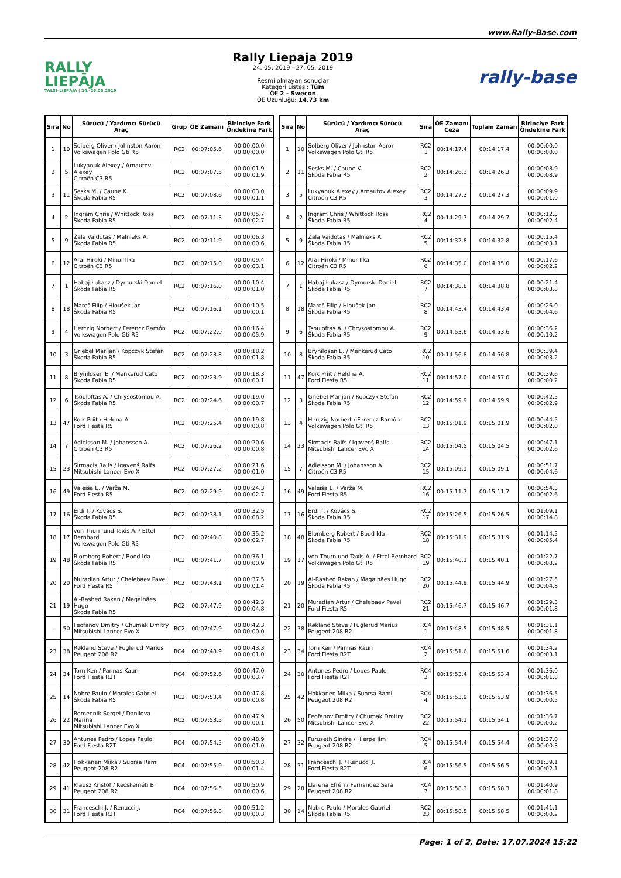www.Rally-Base.com
RALLY
LIEPĀJA
TALSI–LIEPĀJA | 24.-26.05.2019
Rally Liepaja 2019
24. 05. 2019 - 27. 05. 2019
Resmi olmayan sonuçlar
Kategori Listesi: Tüm
ÖE 2 - Swecon
ÖE Uzunluğu: 14.73 km
rally-base
| Sıra | No | Sürücü / Yardımcı Sürücü Araç | Grup | ÖE Zamanı | Birinciye Fark Öndekine Fark |
| --- | --- | --- | --- | --- | --- |
| 1 | 10 | Solberg Oliver / Johnston Aaron Volkswagen Polo Gti R5 | RC2 | 00:07:05.6 | 00:00:00.0 00:00:00.0 |
| 2 | 5 | Lukyanuk Alexey / Arnautov Alexey Citroën C3 R5 | RC2 | 00:07:07.5 | 00:00:01.9 00:00:01.9 |
| 3 | 11 | Sesks M. / Caune K. Škoda Fabia R5 | RC2 | 00:07:08.6 | 00:00:03.0 00:00:01.1 |
| 4 | 2 | Ingram Chris / Whittock Ross Škoda Fabia R5 | RC2 | 00:07:11.3 | 00:00:05.7 00:00:02.7 |
| 5 | 9 | Žala Vaidotas / Mālnieks A. Škoda Fabia R5 | RC2 | 00:07:11.9 | 00:00:06.3 00:00:00.6 |
| 6 | 12 | Arai Hiroki / Minor Ilka Citroën C3 R5 | RC2 | 00:07:15.0 | 00:00:09.4 00:00:03.1 |
| 7 | 1 | Habaj Łukasz / Dymurski Daniel Škoda Fabia R5 | RC2 | 00:07:16.0 | 00:00:10.4 00:00:01.0 |
| 8 | 18 | Mareš Filip / Hloušek Jan Škoda Fabia R5 | RC2 | 00:07:16.1 | 00:00:10.5 00:00:00.1 |
| 9 | 4 | Herczig Norbert / Ferencz Ramón Volkswagen Polo Gti R5 | RC2 | 00:07:22.0 | 00:00:16.4 00:00:05.9 |
| 10 | 3 | Griebel Marijan / Kopczyk Stefan Škoda Fabia R5 | RC2 | 00:07:23.8 | 00:00:18.2 00:00:01.8 |
| 11 | 8 | Brynildsen E. / Menkerud Cato Škoda Fabia R5 | RC2 | 00:07:23.9 | 00:00:18.3 00:00:00.1 |
| 12 | 6 | Tsouloftas A. / Chrysostomou A. Škoda Fabia R5 | RC2 | 00:07:24.6 | 00:00:19.0 00:00:00.7 |
| 13 | 47 | Koik Priit / Heldna A. Ford Fiesta R5 | RC2 | 00:07:25.4 | 00:00:19.8 00:00:00.8 |
| 14 | 7 | Adielsson M. / Johansson A. Citroën C3 R5 | RC2 | 00:07:26.2 | 00:00:20.6 00:00:00.8 |
| 15 | 23 | Sirmacis Ralfs / Igaveņš Ralfs Mitsubishi Lancer Evo X | RC2 | 00:07:27.2 | 00:00:21.6 00:00:01.0 |
| 16 | 49 | Valeiša E. / Varža M. Ford Fiesta R5 | RC2 | 00:07:29.9 | 00:00:24.3 00:00:02.7 |
| 17 | 16 | Érdi T. / Kovács S. Škoda Fabia R5 | RC2 | 00:07:38.1 | 00:00:32.5 00:00:08.2 |
| 18 | 17 | von Thurn und Taxis A. / Ettel Bernhard Volkswagen Polo Gti R5 | RC2 | 00:07:40.8 | 00:00:35.2 00:00:02.7 |
| 19 | 48 | Blomberg Robert / Bood Ida Škoda Fabia R5 | RC2 | 00:07:41.7 | 00:00:36.1 00:00:00.9 |
| 20 | 20 | Muradian Artur / Chelebaev Pavel Ford Fiesta R5 | RC2 | 00:07:43.1 | 00:00:37.5 00:00:01.4 |
| 21 | 19 | Al-Rashed Rakan / Magalhães Hugo Škoda Fabia R5 | RC2 | 00:07:47.9 | 00:00:42.3 00:00:04.8 |
| - | 50 | Feofanov Dmitry / Chumak Dmitry Mitsubishi Lancer Evo X | RC2 | 00:07:47.9 | 00:00:42.3 00:00:00.0 |
| 23 | 38 | Røkland Steve / Fuglerud Marius Peugeot 208 R2 | RC4 | 00:07:48.9 | 00:00:43.3 00:00:01.0 |
| 24 | 34 | Torn Ken / Pannas Kauri Ford Fiesta R2T | RC4 | 00:07:52.6 | 00:00:47.0 00:00:03.7 |
| 25 | 14 | Nobre Paulo / Morales Gabriel Škoda Fabia R5 | RC2 | 00:07:53.4 | 00:00:47.8 00:00:00.8 |
| 26 | 22 | Remennik Sergei / Danilova Marina Mitsubishi Lancer Evo X | RC2 | 00:07:53.5 | 00:00:47.9 00:00:00.1 |
| 27 | 30 | Antunes Pedro / Lopes Paulo Ford Fiesta R2T | RC4 | 00:07:54.5 | 00:00:48.9 00:00:01.0 |
| 28 | 42 | Hokkanen Miika / Suorsa Rami Peugeot 208 R2 | RC4 | 00:07:55.9 | 00:00:50.3 00:00:01.4 |
| 29 | 41 | Klausz Kristóf / Kecskeméti B. Peugeot 208 R2 | RC4 | 00:07:56.5 | 00:00:50.9 00:00:00.6 |
| 30 | 31 | Franceschi J. / Renucci J. Ford Fiesta R2T | RC4 | 00:07:56.8 | 00:00:51.2 00:00:00.3 |
| Sıra | No | Sürücü / Yardımcı Sürücü Araç | Sıra | ÖE Zamanı Ceza | Toplam Zaman | Birinciye Fark Öndekine Fark |
| --- | --- | --- | --- | --- | --- | --- |
| 1 | 10 | Solberg Oliver / Johnston Aaron Volkswagen Polo Gti R5 | RC2 1 | 00:14:17.4 | 00:14:17.4 | 00:00:00.0 00:00:00.0 |
| 2 | 11 | Sesks M. / Caune K. Škoda Fabia R5 | RC2 2 | 00:14:26.3 | 00:14:26.3 | 00:00:08.9 00:00:08.9 |
| 3 | 5 | Lukyanuk Alexey / Arnautov Alexey Citroën C3 R5 | RC2 3 | 00:14:27.3 | 00:14:27.3 | 00:00:09.9 00:00:01.0 |
| 4 | 2 | Ingram Chris / Whittock Ross Škoda Fabia R5 | RC2 4 | 00:14:29.7 | 00:14:29.7 | 00:00:12.3 00:00:02.4 |
| 5 | 9 | Žala Vaidotas / Mālnieks A. Škoda Fabia R5 | RC2 5 | 00:14:32.8 | 00:14:32.8 | 00:00:15.4 00:00:03.1 |
| 6 | 12 | Arai Hiroki / Minor Ilka Citroën C3 R5 | RC2 6 | 00:14:35.0 | 00:14:35.0 | 00:00:17.6 00:00:02.2 |
| 7 | 1 | Habaj Łukasz / Dymurski Daniel Škoda Fabia R5 | RC2 7 | 00:14:38.8 | 00:14:38.8 | 00:00:21.4 00:00:03.8 |
| 8 | 18 | Mareš Filip / Hloušek Jan Škoda Fabia R5 | RC2 8 | 00:14:43.4 | 00:14:43.4 | 00:00:26.0 00:00:04.6 |
| 9 | 6 | Tsouloftas A. / Chrysostomou A. Škoda Fabia R5 | RC2 9 | 00:14:53.6 | 00:14:53.6 | 00:00:36.2 00:00:10.2 |
| 10 | 8 | Brynildsen E. / Menkerud Cato Škoda Fabia R5 | RC2 10 | 00:14:56.8 | 00:14:56.8 | 00:00:39.4 00:00:03.2 |
| 11 | 47 | Koik Priit / Heldna A. Ford Fiesta R5 | RC2 11 | 00:14:57.0 | 00:14:57.0 | 00:00:39.6 00:00:00.2 |
| 12 | 3 | Griebel Marijan / Kopczyk Stefan Škoda Fabia R5 | RC2 12 | 00:14:59.9 | 00:14:59.9 | 00:00:42.5 00:00:02.9 |
| 13 | 4 | Herczig Norbert / Ferencz Ramón Volkswagen Polo Gti R5 | RC2 13 | 00:15:01.9 | 00:15:01.9 | 00:00:44.5 00:00:02.0 |
| 14 | 23 | Sirmacis Ralfs / Igaveņš Ralfs Mitsubishi Lancer Evo X | RC2 14 | 00:15:04.5 | 00:15:04.5 | 00:00:47.1 00:00:02.6 |
| 15 | 7 | Adielsson M. / Johansson A. Citroën C3 R5 | RC2 15 | 00:15:09.1 | 00:15:09.1 | 00:00:51.7 00:00:04.6 |
| 16 | 49 | Valeiša E. / Varža M. Ford Fiesta R5 | RC2 16 | 00:15:11.7 | 00:15:11.7 | 00:00:54.3 00:00:02.6 |
| 17 | 16 | Érdi T. / Kovács S. Škoda Fabia R5 | RC2 17 | 00:15:26.5 | 00:15:26.5 | 00:01:09.1 00:00:14.8 |
| 18 | 48 | Blomberg Robert / Bood Ida Škoda Fabia R5 | RC2 18 | 00:15:31.9 | 00:15:31.9 | 00:01:14.5 00:00:05.4 |
| 19 | 17 | von Thurn und Taxis A. / Ettel Bernhard Volkswagen Polo Gti R5 | RC2 19 | 00:15:40.1 | 00:15:40.1 | 00:01:22.7 00:00:08.2 |
| 20 | 19 | Al-Rashed Rakan / Magalhães Hugo Škoda Fabia R5 | RC2 20 | 00:15:44.9 | 00:15:44.9 | 00:01:27.5 00:00:04.8 |
| 21 | 20 | Muradian Artur / Chelebaev Pavel Ford Fiesta R5 | RC2 21 | 00:15:46.7 | 00:15:46.7 | 00:01:29.3 00:00:01.8 |
| 22 | 38 | Røkland Steve / Fuglerud Marius Peugeot 208 R2 | RC4 1 | 00:15:48.5 | 00:15:48.5 | 00:01:31.1 00:00:01.8 |
| 23 | 34 | Torn Ken / Pannas Kauri Ford Fiesta R2T | RC4 2 | 00:15:51.6 | 00:15:51.6 | 00:01:34.2 00:00:03.1 |
| 24 | 30 | Antunes Pedro / Lopes Paulo Ford Fiesta R2T | RC4 3 | 00:15:53.4 | 00:15:53.4 | 00:01:36.0 00:00:01.8 |
| 25 | 42 | Hokkanen Miika / Suorsa Rami Peugeot 208 R2 | RC4 4 | 00:15:53.9 | 00:15:53.9 | 00:01:36.5 00:00:00.5 |
| 26 | 50 | Feofanov Dmitry / Chumak Dmitry Mitsubishi Lancer Evo X | RC2 22 | 00:15:54.1 | 00:15:54.1 | 00:01:36.7 00:00:00.2 |
| 27 | 32 | Furuseth Sindre / Hjerpe Jim Peugeot 208 R2 | RC4 5 | 00:15:54.4 | 00:15:54.4 | 00:01:37.0 00:00:00.3 |
| 28 | 31 | Franceschi J. / Renucci J. Ford Fiesta R2T | RC4 6 | 00:15:56.5 | 00:15:56.5 | 00:01:39.1 00:00:02.1 |
| 29 | 28 | Llarena Efrén / Fernandez Sara Peugeot 208 R2 | RC4 7 | 00:15:58.3 | 00:15:58.3 | 00:01:40.9 00:00:01.8 |
| 30 | 14 | Nobre Paulo / Morales Gabriel Škoda Fabia R5 | RC2 23 | 00:15:58.5 | 00:15:58.5 | 00:01:41.1 00:00:00.2 |
Page: 1 of 2, Date: 17.07.2024 15:22